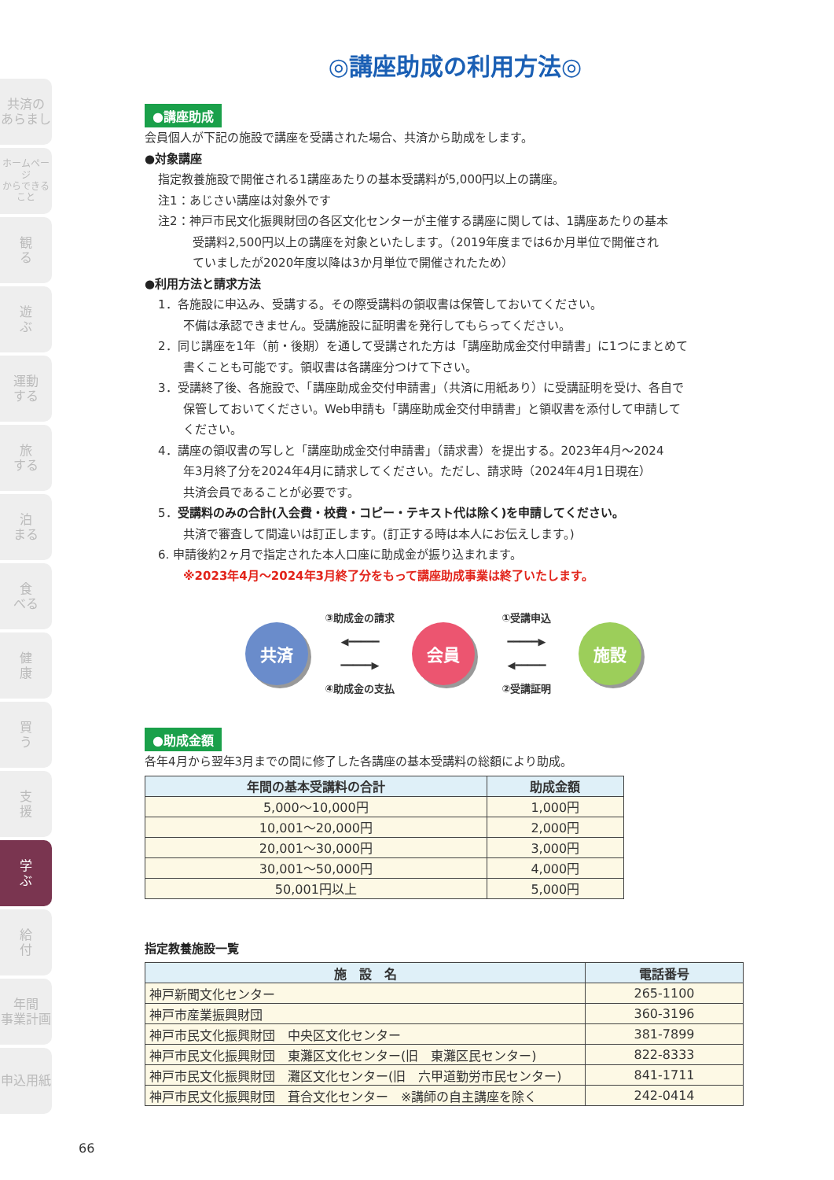共済の
あらまし
ホームページ
からできること
観
る
遊
ぶ
運動
する
旅
する
泊
まる
食
べる
健
康
買
う
支
援
学
ぶ
給
付
年間
事業計画
申込用紙
◎講座助成の利用方法◎
●講座助成
会員個人が下記の施設で講座を受講された場合、共済から助成をします。
●対象講座
指定教養施設で開催される1講座あたりの基本受講料が5,000円以上の講座。
注1：あじさい講座は対象外です
注2：神戸市民文化振興財団の各区文化センターが主催する講座に関しては、1講座あたりの基本
受講料2,500円以上の講座を対象といたします。（2019年度までは6か月単位で開催され
ていましたが2020年度以降は3か月単位で開催されたため）
●利用方法と請求方法
1．各施設に申込み、受講する。その際受講料の領収書は保管しておいてください。
不備は承認できません。受講施設に証明書を発行してもらってください。
2．同じ講座を1年（前・後期）を通して受講された方は「講座助成金交付申請書」に1つにまとめて
書くことも可能です。領収書は各講座分つけて下さい。
3．受講終了後、各施設で、「講座助成金交付申請書」（共済に用紙あり）に受講証明を受け、各自で
保管しておいてください。Web申請も「講座助成金交付申請書」と領収書を添付して申請して
ください。
4．講座の領収書の写しと「講座助成金交付申請書」（請求書）を提出する。2023年4月～2024
年3月終了分を2024年4月に請求してください。ただし、請求時（2024年4月1日現在）
共済会員であることが必要です。
5．受講料のみの合計(入会費・校費・コピー・テキスト代は除く)を申請してください。
共済で審査して間違いは訂正します。(訂正する時は本人にお伝えします。)
6. 申請後約2ヶ月で指定された本人口座に助成金が振り込まれます。
※2023年4月～2024年3月終了分をもって講座助成事業は終了いたします。
共済
③助成金の請求
◀━━━━━
━━━━━▶
④助成金の支払
会員
①受講申込
━━━━━▶
◀━━━━━
②受講証明
施設
●助成金額
各年4月から翌年3月までの間に修了した各講座の基本受講料の総額により助成。
| 年間の基本受講料の合計 | 助成金額 |
| --- | --- |
| 5,000～10,000円 | 1,000円 |
| 10,001～20,000円 | 2,000円 |
| 20,001～30,000円 | 3,000円 |
| 30,001～50,000円 | 4,000円 |
| 50,001円以上 | 5,000円 |
指定教養施設一覧
| 施 設 名 | 電話番号 |
| --- | --- |
| 神戸新聞文化センター | 265-1100 |
| 神戸市産業振興財団 | 360-3196 |
| 神戸市民文化振興財団 中央区文化センター | 381-7899 |
| 神戸市民文化振興財団 東灘区文化センター(旧 東灘区民センター) | 822-8333 |
| 神戸市民文化振興財団 灘区文化センター(旧 六甲道勤労市民センター) | 841-1711 |
| 神戸市民文化振興財団 葺合文化センター ※講師の自主講座を除く | 242-0414 |
66